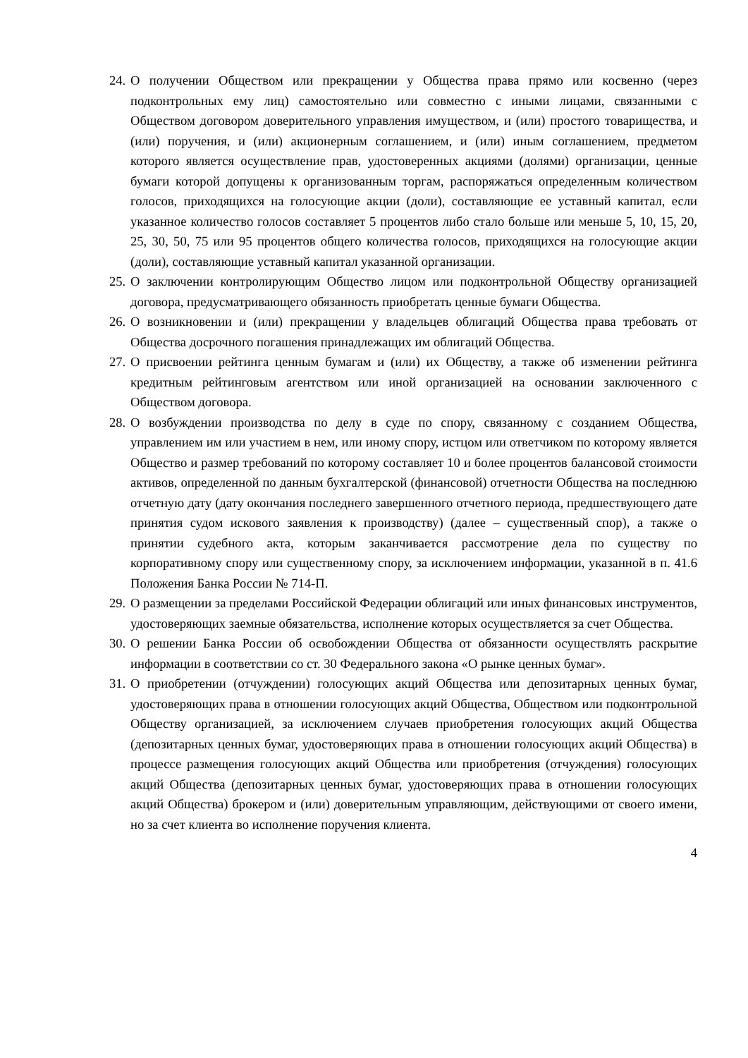24. О получении Обществом или прекращении у Общества права прямо или косвенно (через подконтрольных ему лиц) самостоятельно или совместно с иными лицами, связанными с Обществом договором доверительного управления имуществом, и (или) простого товарищества, и (или) поручения, и (или) акционерным соглашением, и (или) иным соглашением, предметом которого является осуществление прав, удостоверенных акциями (долями) организации, ценные бумаги которой допущены к организованным торгам, распоряжаться определенным количеством голосов, приходящихся на голосующие акции (доли), составляющие ее уставный капитал, если указанное количество голосов составляет 5 процентов либо стало больше или меньше 5, 10, 15, 20, 25, 30, 50, 75 или 95 процентов общего количества голосов, приходящихся на голосующие акции (доли), составляющие уставный капитал указанной организации.
25. О заключении контролирующим Общество лицом или подконтрольной Обществу организацией договора, предусматривающего обязанность приобретать ценные бумаги Общества.
26. О возникновении и (или) прекращении у владельцев облигаций Общества права требовать от Общества досрочного погашения принадлежащих им облигаций Общества.
27. О присвоении рейтинга ценным бумагам и (или) их Обществу, а также об изменении рейтинга кредитным рейтинговым агентством или иной организацией на основании заключенного с Обществом договора.
28. О возбуждении производства по делу в суде по спору, связанному с созданием Общества, управлением им или участием в нем, или иному спору, истцом или ответчиком по которому является Общество и размер требований по которому составляет 10 и более процентов балансовой стоимости активов, определенной по данным бухгалтерской (финансовой) отчетности Общества на последнюю отчетную дату (дату окончания последнего завершенного отчетного периода, предшествующего дате принятия судом искового заявления к производству) (далее – существенный спор), а также о принятии судебного акта, которым заканчивается рассмотрение дела по существу по корпоративному спору или существенному спору, за исключением информации, указанной в п. 41.6 Положения Банка России № 714-П.
29. О размещении за пределами Российской Федерации облигаций или иных финансовых инструментов, удостоверяющих заемные обязательства, исполнение которых осуществляется за счет Общества.
30. О решении Банка России об освобождении Общества от обязанности осуществлять раскрытие информации в соответствии со ст. 30 Федерального закона «О рынке ценных бумаг».
31. О приобретении (отчуждении) голосующих акций Общества или депозитарных ценных бумаг, удостоверяющих права в отношении голосующих акций Общества, Обществом или подконтрольной Обществу организацией, за исключением случаев приобретения голосующих акций Общества (депозитарных ценных бумаг, удостоверяющих права в отношении голосующих акций Общества) в процессе размещения голосующих акций Общества или приобретения (отчуждения) голосующих акций Общества (депозитарных ценных бумаг, удостоверяющих права в отношении голосующих акций Общества) брокером и (или) доверительным управляющим, действующими от своего имени, но за счет клиента во исполнение поручения клиента.
4